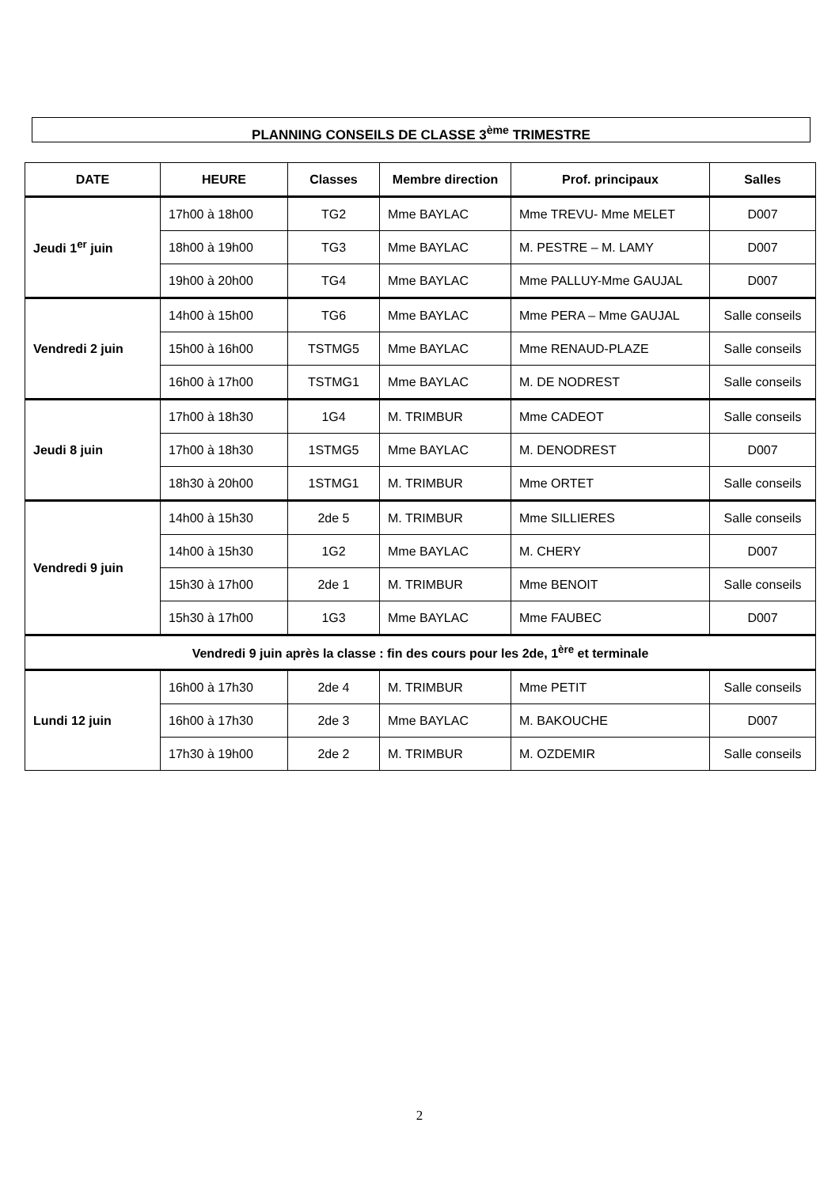PLANNING CONSEILS DE CLASSE 3<sup>ème</sup> TRIMESTRE
| DATE | HEURE | Classes | Membre direction | Prof. principaux | Salles |
| --- | --- | --- | --- | --- | --- |
| Jeudi 1<sup>er</sup> juin | 17h00 à 18h00 | TG2 | Mme BAYLAC | Mme TREVU- Mme MELET | D007 |
| | 18h00 à 19h00 | TG3 | Mme BAYLAC | M. PESTRE – M. LAMY | D007 |
| | 19h00 à 20h00 | TG4 | Mme BAYLAC | Mme PALLUY-Mme GAUJAL | D007 |
| Vendredi 2 juin | 14h00 à 15h00 | TG6 | Mme BAYLAC | Mme PERA – Mme GAUJAL | Salle conseils |
| | 15h00 à 16h00 | TSTMG5 | Mme BAYLAC | Mme RENAUD-PLAZE | Salle conseils |
| | 16h00 à 17h00 | TSTMG1 | Mme BAYLAC | M. DE NODREST | Salle conseils |
| Jeudi 8 juin | 17h00 à 18h30 | 1G4 | M. TRIMBUR | Mme CADEOT | Salle conseils |
| | 17h00 à 18h30 | 1STMG5 | Mme BAYLAC | M. DENODREST | D007 |
| | 18h30 à 20h00 | 1STMG1 | M. TRIMBUR | Mme ORTET | Salle conseils |
| Vendredi 9 juin | 14h00 à 15h30 | 2de 5 | M. TRIMBUR | Mme SILLIERES | Salle conseils |
| | 14h00 à 15h30 | 1G2 | Mme BAYLAC | M. CHERY | D007 |
| | 15h30 à 17h00 | 2de 1 | M. TRIMBUR | Mme BENOIT | Salle conseils |
| | 15h30 à 17h00 | 1G3 | Mme BAYLAC | Mme FAUBEC | D007 |
| Vendredi 9 juin après la classe : fin des cours pour les 2de, 1<sup>ère</sup> et terminale | | | | | |
| Lundi 12 juin | 16h00 à 17h30 | 2de 4 | M. TRIMBUR | Mme PETIT | Salle conseils |
| | 16h00 à 17h30 | 2de 3 | Mme BAYLAC | M. BAKOUCHE | D007 |
| | 17h30 à 19h00 | 2de 2 | M. TRIMBUR | M. OZDEMIR | Salle conseils |
2